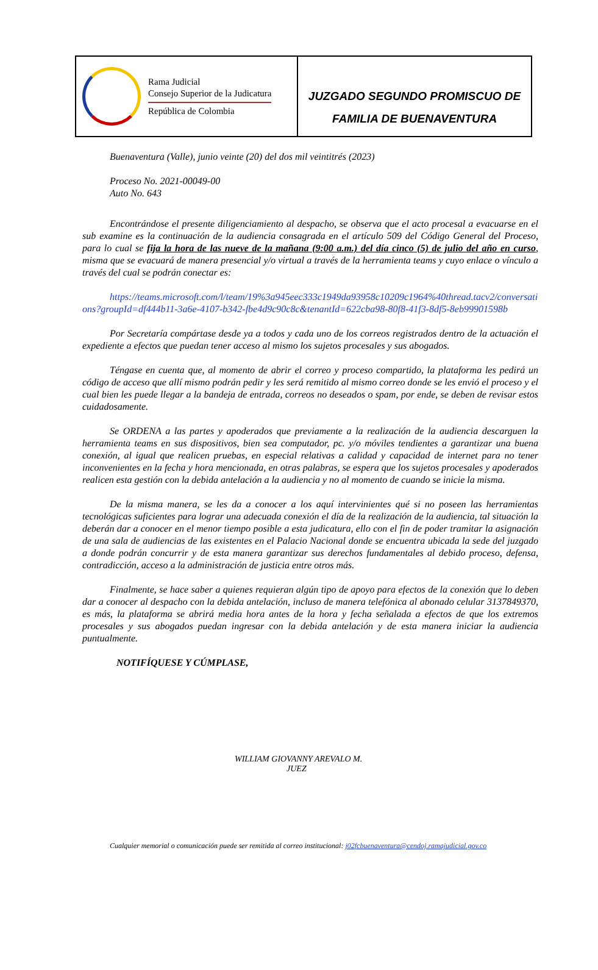Rama Judicial
Consejo Superior de la Judicatura
República de Colombia
JUZGADO SEGUNDO PROMISCUO DE
FAMILIA DE BUENAVENTURA
Buenaventura (Valle), junio veinte (20) del dos mil veintitrés (2023)
Proceso No. 2021-00049-00
Auto No. 643
Encontrándose el presente diligenciamiento al despacho, se observa que el acto procesal a evacuarse en el sub examine es la continuación de la audiencia consagrada en el artículo 509 del Código General del Proceso, para lo cual se fija la hora de las nueve de la mañana (9:00 a.m.) del día cinco (5) de julio del año en curso, misma que se evacuará de manera presencial y/o virtual a través de la herramienta teams y cuyo enlace o vínculo a través del cual se podrán conectar es:
https://teams.microsoft.com/l/team/19%3a945eec333c1949da93958c10209c1964%40thread.tacv2/conversations?groupId=df444b11-3a6e-4107-b342-fbe4d9c90c8c&tenantId=622cba98-80f8-41f3-8df5-8eb99901598b
Por Secretaría compártase desde ya a todos y cada uno de los correos registrados dentro de la actuación el expediente a efectos que puedan tener acceso al mismo los sujetos procesales y sus abogados.
Téngase en cuenta que, al momento de abrir el correo y proceso compartido, la plataforma les pedirá un código de acceso que allí mismo podrán pedir y les será remitido al mismo correo donde se les envió el proceso y el cual bien les puede llegar a la bandeja de entrada, correos no deseados o spam, por ende, se deben de revisar estos cuidadosamente.
Se ORDENA a las partes y apoderados que previamente a la realización de la audiencia descarguen la herramienta teams en sus dispositivos, bien sea computador, pc. y/o móviles tendientes a garantizar una buena conexión, al igual que realicen pruebas, en especial relativas a calidad y capacidad de internet para no tener inconvenientes en la fecha y hora mencionada, en otras palabras, se espera que los sujetos procesales y apoderados realicen esta gestión con la debida antelación a la audiencia y no al momento de cuando se inicie la misma.
De la misma manera, se les da a conocer a los aquí intervinientes qué si no poseen las herramientas tecnológicas suficientes para lograr una adecuada conexión el día de la realización de la audiencia, tal situación la deberán dar a conocer en el menor tiempo posible a esta judicatura, ello con el fin de poder tramitar la asignación de una sala de audiencias de las existentes en el Palacio Nacional donde se encuentra ubicada la sede del juzgado a donde podrán concurrir y de esta manera garantizar sus derechos fundamentales al debido proceso, defensa, contradicción, acceso a la administración de justicia entre otros más.
Finalmente, se hace saber a quienes requieran algún tipo de apoyo para efectos de la conexión que lo deben dar a conocer al despacho con la debida antelación, incluso de manera telefónica al abonado celular 3137849370, es más, la plataforma se abrirá media hora antes de la hora y fecha señalada a efectos de que los extremos procesales y sus abogados puedan ingresar con la debida antelación y de esta manera iniciar la audiencia puntualmente.
NOTIFÍQUESE Y CÚMPLASE,
WILLIAM GIOVANNY AREVALO M.
JUEZ
Cualquier memorial o comunicación puede ser remitida al correo institucional: j02fcbuenaventura@cendoj.ramajudicial.gov.co